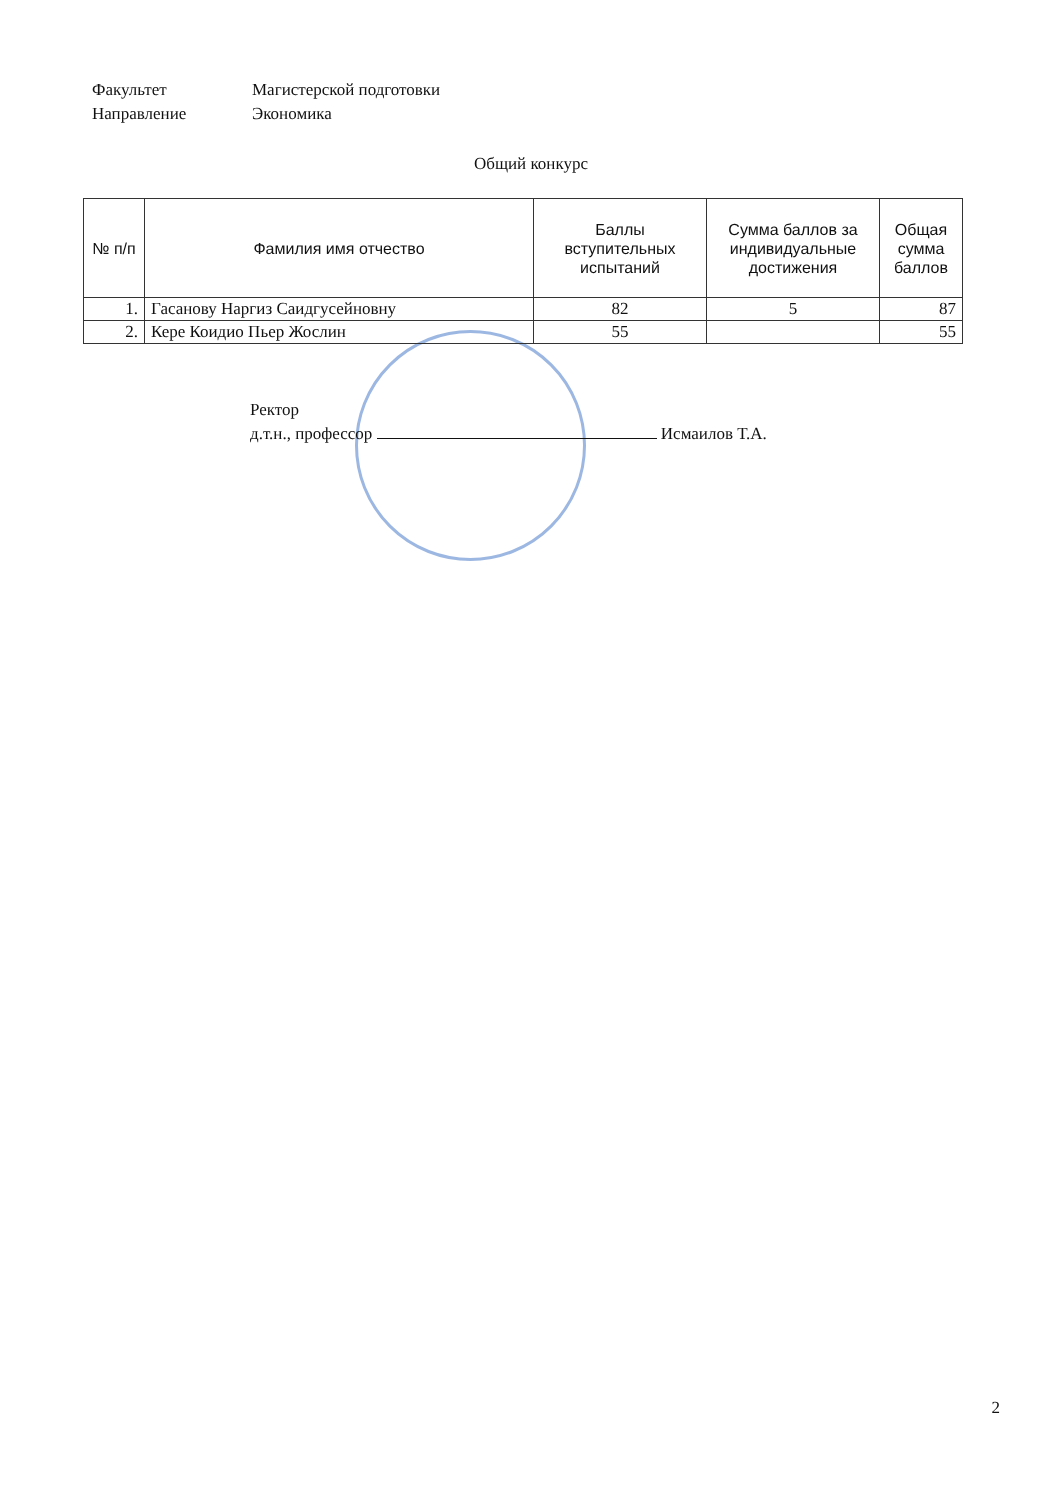Факультет Магистерской подготовки
Направление Экономика
Общий конкурс
| № п/п | Фамилия имя отчество | Баллы вступительных испытаний | Сумма баллов за индивидуальные достижения | Общая сумма баллов |
| --- | --- | --- | --- | --- |
| 1. | Гасанову Наргиз Саидгусейновну | 82 | 5 | 87 |
| 2. | Кере Коидио Пьер Жослин | 55 | | 55 |
Ректор
д.т.н., профессор Исмаилов Т.А.
2